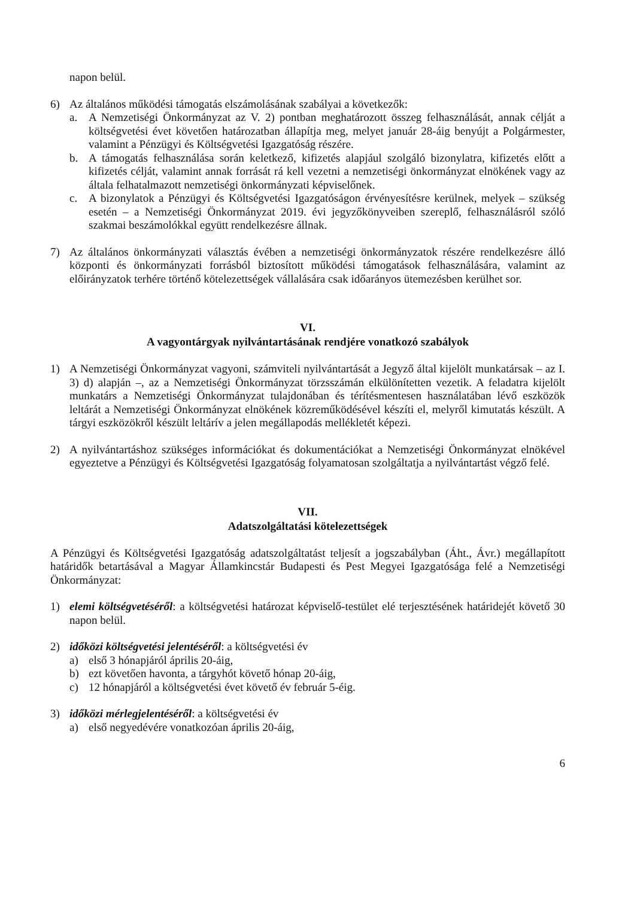napon belül.
6) Az általános működési támogatás elszámolásának szabályai a következők:
a. A Nemzetiségi Önkormányzat az V. 2) pontban meghatározott összeg felhasználását, annak célját a költségvetési évet követően határozatban állapítja meg, melyet január 28-áig benyújt a Polgármester, valamint a Pénzügyi és Költségvetési Igazgatóság részére.
b. A támogatás felhasználása során keletkező, kifizetés alapjául szolgáló bizonylatra, kifizetés előtt a kifizetés célját, valamint annak forrását rá kell vezetni a nemzetiségi önkormányzat elnökének vagy az általa felhatalmazott nemzetiségi önkormányzati képviselőnek.
c. A bizonylatok a Pénzügyi és Költségvetési Igazgatóságon érvényesítésre kerülnek, melyek – szükség esetén – a Nemzetiségi Önkormányzat 2019. évi jegyzőkönyveiben szereplő, felhasználásról szóló szakmai beszámolókkal együtt rendelkezésre állnak.
7) Az általános önkormányzati választás évében a nemzetiségi önkormányzatok részére rendelkezésre álló központi és önkormányzati forrásból biztosított működési támogatások felhasználására, valamint az előirányzatok terhére történő kötelezettségek vállalására csak időarányos ütemezésben kerülhet sor.
VI.
A vagyontárgyak nyilvántartásának rendjére vonatkozó szabályok
1) A Nemzetiségi Önkormányzat vagyoni, számviteli nyilvántartását a Jegyző által kijelölt munkatársak – az I. 3) d) alapján –, az a Nemzetiségi Önkormányzat törzsszámán elkülönítetten vezetik. A feladatra kijelölt munkatárs a Nemzetiségi Önkormányzat tulajdonában és térítésmentesen használatában lévő eszközök leltárát a Nemzetiségi Önkormányzat elnökének közreműködésével készíti el, melyről kimutatás készült. A tárgyi eszközökről készült leltárív a jelen megállapodás mellékletét képezi.
2) A nyilvántartáshoz szükséges információkat és dokumentációkat a Nemzetiségi Önkormányzat elnökével egyeztetve a Pénzügyi és Költségvetési Igazgatóság folyamatosan szolgáltatja a nyilvántartást végző felé.
VII.
Adatszolgáltatási kötelezettségek
A Pénzügyi és Költségvetési Igazgatóság adatszolgáltatást teljesít a jogszabályban (Áht., Ávr.) megállapított határidők betartásával a Magyar Államkincstár Budapesti és Pest Megyei Igazgatósága felé a Nemzetiségi Önkormányzat:
1) elemi költségvetéséről: a költségvetési határozat képviselő-testület elé terjesztésének határidejét követő 30 napon belül.
2) időközi költségvetési jelentéséről: a költségvetési év
a) első 3 hónapjáról április 20-áig,
b) ezt követően havonta, a tárgyhót követő hónap 20-áig,
c) 12 hónapjáról a költségvetési évet követő év február 5-éig.
3) időközi mérlegjelentéséről: a költségvetési év
a) első negyedévére vonatkozóan április 20-áig,
6